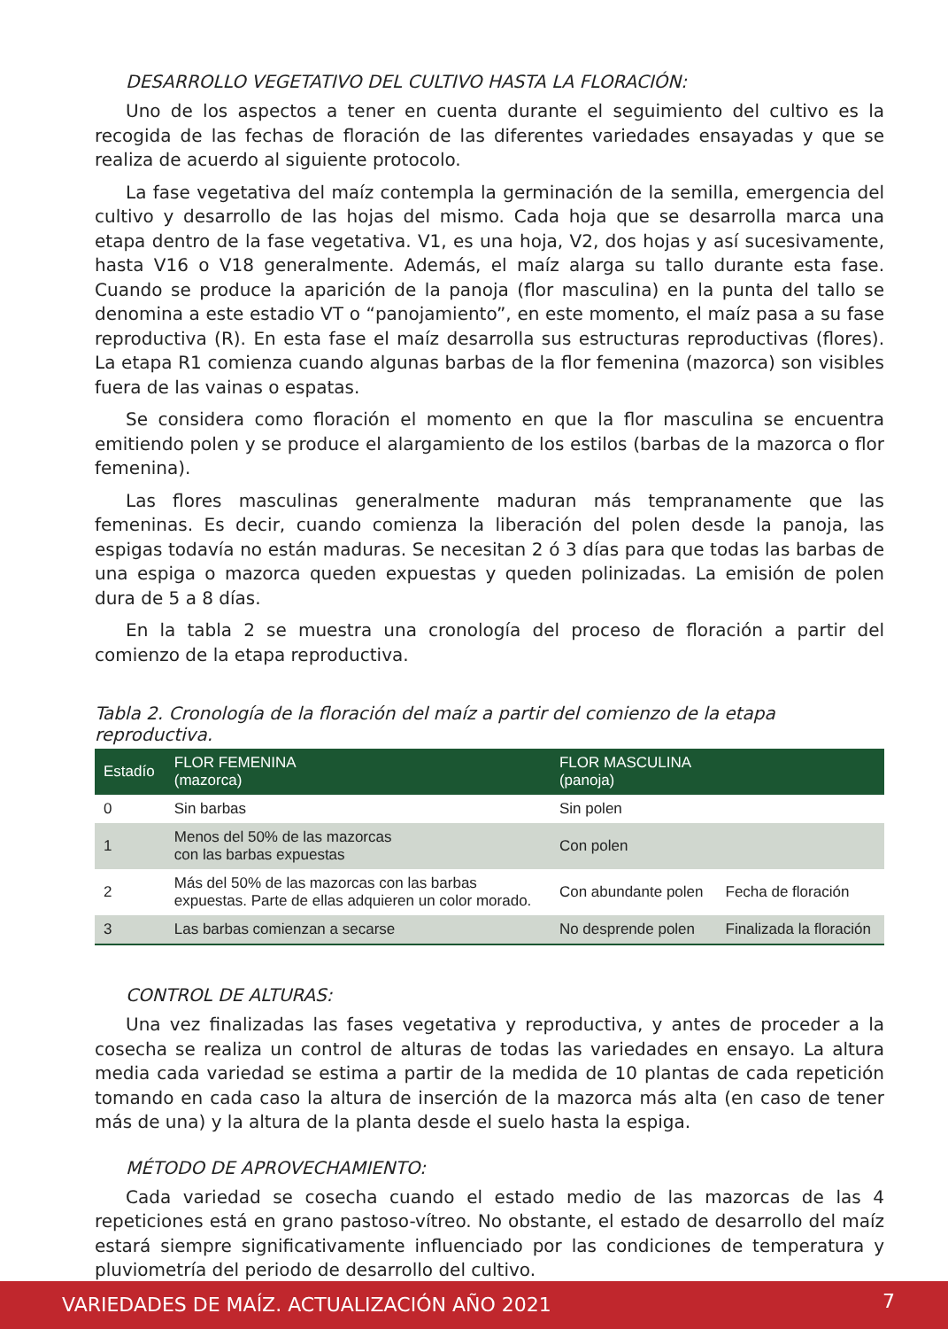DESARROLLO VEGETATIVO DEL CULTIVO HASTA LA FLORACIÓN:
Uno de los aspectos a tener en cuenta durante el seguimiento del cultivo es la recogida de las fechas de floración de las diferentes variedades ensayadas y que se realiza de acuerdo al siguiente protocolo.
La fase vegetativa del maíz contempla la germinación de la semilla, emergencia del cultivo y desarrollo de las hojas del mismo. Cada hoja que se desarrolla marca una etapa dentro de la fase vegetativa. V1, es una hoja, V2, dos hojas y así sucesivamente, hasta V16 o V18 generalmente. Además, el maíz alarga su tallo durante esta fase. Cuando se produce la aparición de la panoja (flor masculina) en la punta del tallo se denomina a este estadio VT o “panojamiento”, en este momento, el maíz pasa a su fase reproductiva (R). En esta fase el maíz desarrolla sus estructuras reproductivas (flores). La etapa R1 comienza cuando algunas barbas de la flor femenina (mazorca) son visibles fuera de las vainas o espatas.
Se considera como floración el momento en que la flor masculina se encuentra emitiendo polen y se produce el alargamiento de los estilos (barbas de la mazorca o flor femenina).
Las flores masculinas generalmente maduran más tempranamente que las femeninas. Es decir, cuando comienza la liberación del polen desde la panoja, las espigas todavía no están maduras. Se necesitan 2 ó 3 días para que todas las barbas de una espiga o mazorca queden expuestas y queden polinizadas. La emisión de polen dura de 5 a 8 días.
En la tabla 2 se muestra una cronología del proceso de floración a partir del comienzo de la etapa reproductiva.
Tabla 2. Cronología de la floración del maíz a partir del comienzo de la etapa reproductiva.
| Estadío | FLOR FEMENINA (mazorca) | FLOR MASCULINA (panoja) | |
| --- | --- | --- | --- |
| 0 | Sin barbas | Sin polen | |
| 1 | Menos del 50% de las mazorcas con las barbas expuestas | Con polen | |
| 2 | Más del 50% de las mazorcas con las barbas expuestas. Parte de ellas adquieren un color morado. | Con abundante polen | Fecha de floración |
| 3 | Las barbas comienzan a secarse | No desprende polen | Finalizada la floración |
CONTROL DE ALTURAS:
Una vez finalizadas las fases vegetativa y reproductiva, y antes de proceder a la cosecha se realiza un control de alturas de todas las variedades en ensayo. La altura media cada variedad se estima a partir de la medida de 10 plantas de cada repetición tomando en cada caso la altura de inserción de la mazorca más alta (en caso de tener más de una) y la altura de la planta desde el suelo hasta la espiga.
MÉTODO DE APROVECHAMIENTO:
Cada variedad se cosecha cuando el estado medio de las mazorcas de las 4 repeticiones está en grano pastoso-vítreo. No obstante, el estado de desarrollo del maíz estará siempre significativamente influenciado por las condiciones de temperatura y pluviometría del periodo de desarrollo del cultivo.
VARIEDADES DE MAÍZ. ACTUALIZACIÓN AÑO 2021 7